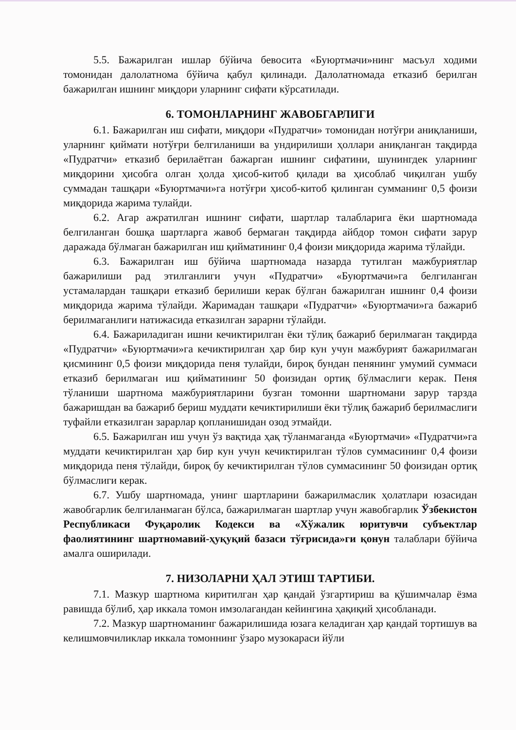5.5. Бажарилган ишлар бўйича бевосита «Буюртмачи»нинг масъул ходими томонидан далолатнома бўйича қабул қилинади. Далолатномада етказиб берилган бажарилган ишнинг миқдори уларнинг сифати кўрсатилади.
6. ТОМОНЛАРНИНГ ЖАВОБГАРЛИГИ
6.1. Бажарилган иш сифати, миқдори «Пудратчи» томонидан нотўғри аниқланиши, уларнинг қиймати нотўғри белгиланиши ва ундирилиши ҳоллари аниқланган тақдирда «Пудратчи» етказиб берилаётган бажарган ишнинг сифатини, шунингдек уларнинг миқдорини ҳисобга олган ҳолда ҳисоб-китоб қилади ва ҳисоблаб чиқилган ушбу суммадан ташқари «Буюртмачи»га нотўғри ҳисоб-китоб қилинган сумманинг 0,5 фоизи миқдорида жарима тулайди.
6.2. Агар ажратилган ишнинг сифати, шартлар талабларига ёки шартномада белгиланган бошқа шартларга жавоб бермаган тақдирда айбдор томон сифати зарур даражада бўлмаган бажарилган иш қийматининг 0,4 фоизи миқдорида жарима тўлайди.
6.3. Бажарилган иш бўйича шартномада назарда тутилган мажбуриятлар бажарилиши рад этилганлиги учун «Пудратчи» «Буюртмачи»га белгиланган устамалардан ташқари етказиб берилиши керак бўлган бажарилган ишнинг 0,4 фоизи миқдорида жарима тўлайди. Жаримадан ташқари «Пудратчи» «Буюртмачи»га бажариб берилмаганлиги натижасида етказилган зарарни тўлайди.
6.4. Бажариладиган ишни кечиктирилган ёки тўлиқ бажариб берилмаган тақдирда «Пудратчи» «Буюртмачи»га кечиктирилган ҳар бир кун учун мажбурият бажарилмаган қисмининг 0,5 фоизи миқдорида пеня тулайди, бироқ бундан пенянинг умумий суммаси етказиб берилмаган иш қийматининг 50 фоизидан ортиқ бўлмаслиги керак. Пеня тўланиши шартнома мажбуриятларини бузган томонни шартномани зарур тарзда бажаришдан ва бажариб бериш муддати кечиктирилиши ёки тўлиқ бажариб берилмаслиги туфайли етказилган зарарлар қопланишидан озод этмайди.
6.5. Бажарилган иш учун ўз вақтида ҳақ тўланмаганда «Буюртмачи» «Пудратчи»га муддати кечиктирилган ҳар бир кун учун кечиктирилган тўлов суммасининг 0,4 фоизи миқдорида пеня тўлайди, бироқ бу кечиктирилган тўлов суммасининг 50 фоизидан ортиқ бўлмаслиги керак.
6.7. Ушбу шартномада, унинг шартларини бажарилмаслик ҳолатлари юзасидан жавобгарлик белгиланмаган бўлса, бажарилмаган шартлар учун жавобгарлик Ўзбекистон Республикаси Фуқаролик Кодекси ва «Хўжалик юритувчи субъектлар фаолиятининг шартномавий-ҳуқуқий базаси тўғрисида»ги қонун талаблари бўйича амалга оширилади.
7. НИЗОЛАРНИ ҲАЛ ЭТИШ ТАРТИБИ.
7.1. Мазкур шартнома киритилган ҳар қандай ўзгартириш ва қўшимчалар ёзма равишда бўлиб, ҳар иккала томон имзолагандан кейингина ҳақиқий ҳисобланади.
7.2. Мазкур шартноманинг бажарилишида юзага келадиган ҳар қандай тортишув ва келишмовчиликлар иккала томоннинг ўзаро музокараси йўли